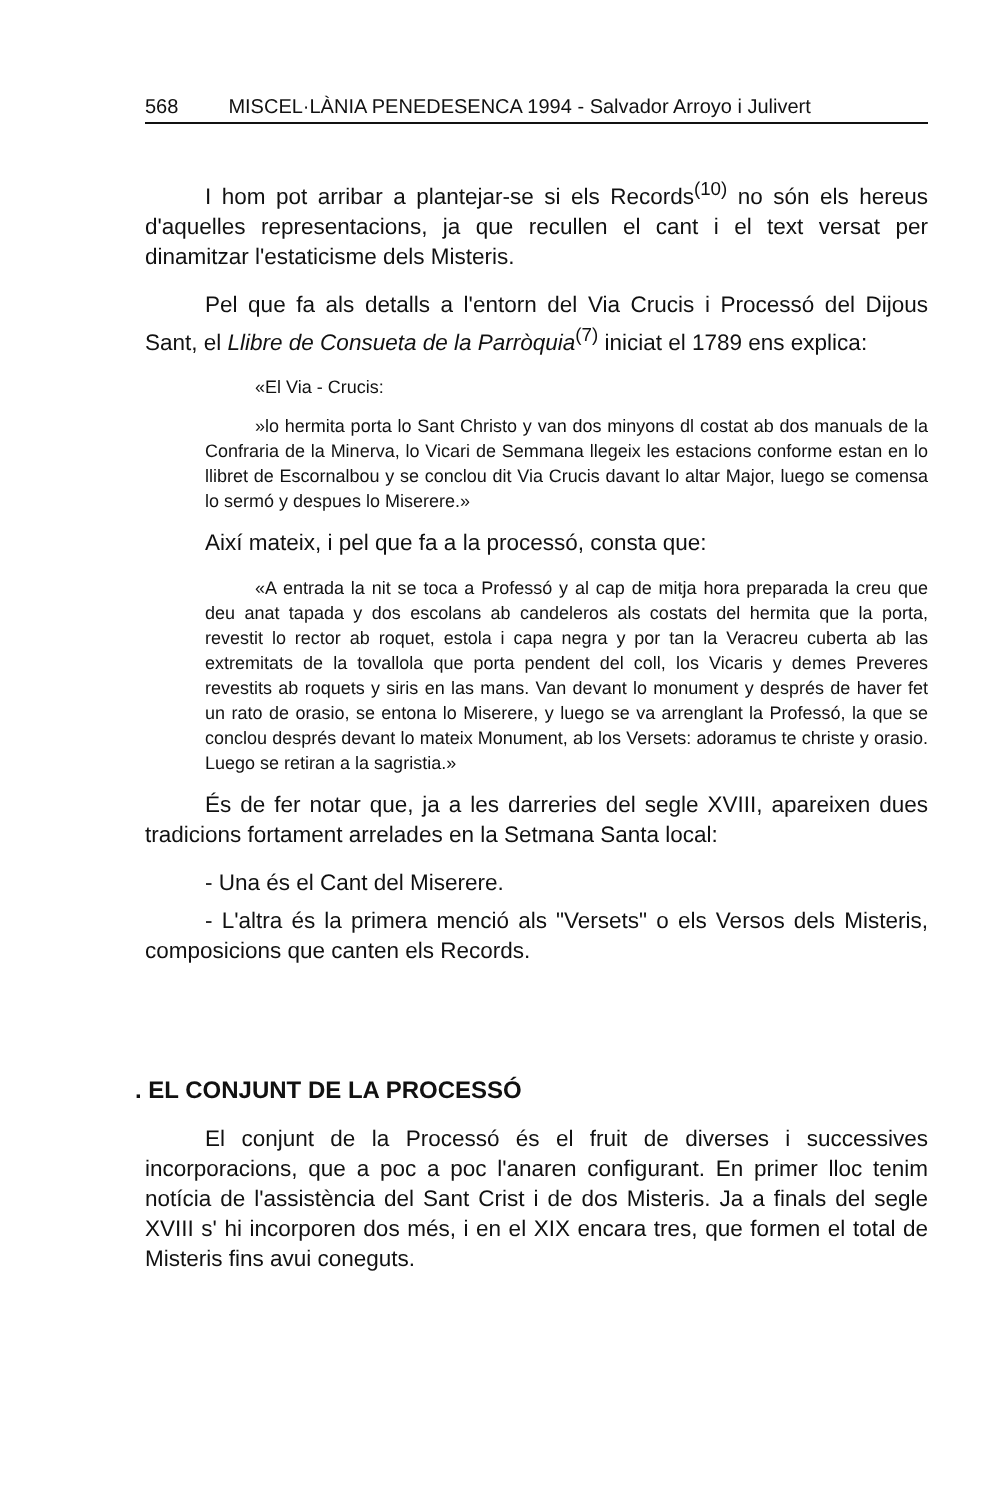568 MISCEL·LÀNIA PENEDESENCA 1994 - Salvador Arroyo i Julivert
I hom pot arribar a plantejar-se si els Records<sup>(10)</sup> no són els hereus d'aquelles representacions, ja que recullen el cant i el text versat per dinamitzar l'estaticisme dels Misteris.
Pel que fa als detalls a l'entorn del Via Crucis i Processó del Dijous Sant, el Llibre de Consueta de la Parròquia<sup>(7)</sup> iniciat el 1789 ens explica:
«El Via - Crucis:
»lo hermita porta lo Sant Christo y van dos minyons dl costat ab dos manuals de la Confraria de la Minerva, lo Vicari de Semmana llegeix les estacions conforme estan en lo llibret de Escornalbou y se conclou dit Via Crucis davant lo altar Major, luego se comensa lo sermó y despues lo Miserere.»
Així mateix, i pel que fa a la processó, consta que:
«A entrada la nit se toca a Professó y al cap de mitja hora preparada la creu que deu anat tapada y dos escolans ab candeleros als costats del hermita que la porta, revestit lo rector ab roquet, estola i capa negra y por tan la Veracreu cuberta ab las extremitats de la tovallola que porta pendent del coll, los Vicaris y demes Preveres revestits ab roquets y siris en las mans. Van devant lo monument y després de haver fet un rato de orasio, se entona lo Miserere, y luego se va arrenglant la Professó, la que se conclou després devant lo mateix Monument, ab los Versets: adoramus te christe y orasio. Luego se retiran a la sagristia.»
És de fer notar que, ja a les darreries del segle XVIII, apareixen dues tradicions fortament arrelades en la Setmana Santa local:
- Una és el Cant del Miserere.
- L'altra és la primera menció als "Versets" o els Versos dels Misteris, composicions que canten els Records.
. EL CONJUNT DE LA PROCESSÓ
El conjunt de la Processó és el fruit de diverses i successives incorporacions, que a poc a poc l'anaren configurant. En primer lloc tenim notícia de l'assistència del Sant Crist i de dos Misteris. Ja a finals del segle XVIII s' hi incorporen dos més, i en el XIX encara tres, que formen el total de Misteris fins avui coneguts.